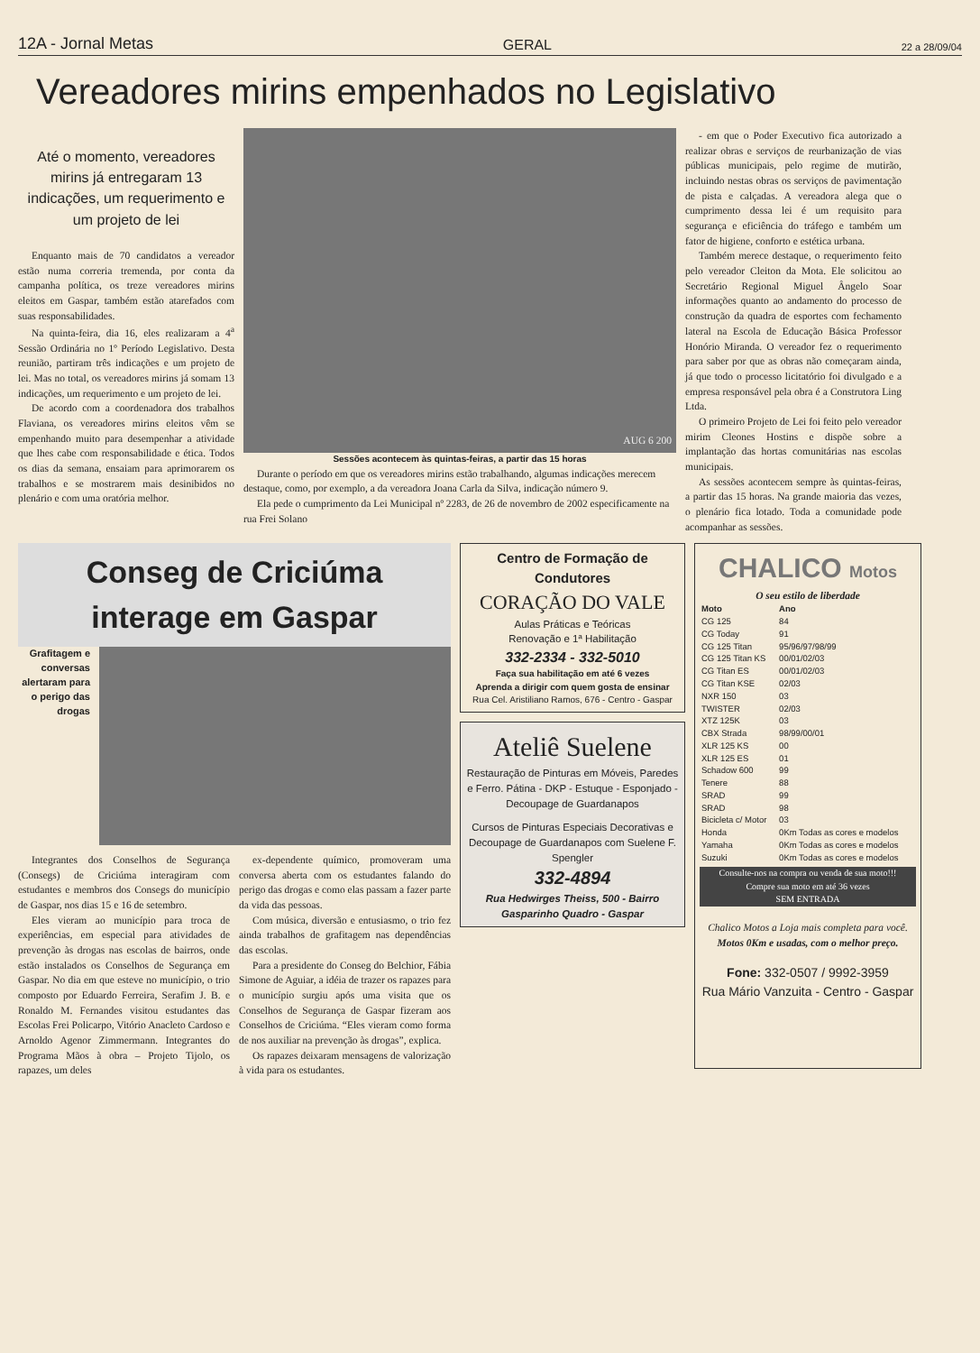12A - Jornal Metas GERAL 22 a 28/09/04
Vereadores mirins empenhados no Legislativo
Até o momento, vereadores mirins já entregaram 13 indicações, um requerimento e um projeto de lei
Enquanto mais de 70 candidatos a vereador estão numa correria tremenda, por conta da campanha política, os treze vereadores mirins eleitos em Gaspar, também estão atarefados com suas responsabilidades.
Na quinta-feira, dia 16, eles realizaram a 4<sup>a</sup> Sessão Ordinária no 1º Período Legislativo. Desta reunião, partiram três indicações e um projeto de lei. Mas no total, os vereadores mirins já somam 13 indicações, um requerimento e um projeto de lei.
De acordo com a coordenadora dos trabalhos Flaviana, os vereadores mirins eleitos vêm se empenhando muito para desempenhar a atividade que lhes cabe com responsabilidade e ética. Todos os dias da semana, ensaiam para aprimorarem os trabalhos e se mostrarem mais desinibidos no plenário e com uma oratória melhor.
AUG 6 200
Sessões acontecem às quintas-feiras, a partir das 15 horas
Durante o período em que os vereadores mirins estão trabalhando, algumas indicações merecem destaque, como, por exemplo, a da vereadora Joana Carla da Silva, indicação número 9.
Ela pede o cumprimento da Lei Municipal nº 2283, de 26 de novembro de 2002 especificamente na rua Frei Solano
- em que o Poder Executivo fica autorizado a realizar obras e serviços de reurbanização de vias públicas municipais, pelo regime de mutirão, incluindo nestas obras os serviços de pavimentação de pista e calçadas. A vereadora alega que o cumprimento dessa lei é um requisito para segurança e eficiência do tráfego e também um fator de higiene, conforto e estética urbana.
Também merece destaque, o requerimento feito pelo vereador Cleiton da Mota. Ele solicitou ao Secretário Regional Miguel Ângelo Soar informações quanto ao andamento do processo de construção da quadra de esportes com fechamento lateral na Escola de Educação Básica Professor Honório Miranda. O vereador fez o requerimento para saber por que as obras não começaram ainda, já que todo o processo licitatório foi divulgado e a empresa responsável pela obra é a Construtora Ling Ltda.
O primeiro Projeto de Lei foi feito pelo vereador mirim Cleones Hostins e dispõe sobre a implantação das hortas comunitárias nas escolas municipais.
As sessões acontecem sempre às quintas-feiras, a partir das 15 horas. Na grande maioria das vezes, o plenário fica lotado. Toda a comunidade pode acompanhar as sessões.
Conseg de Criciúma interage em Gaspar
Grafitagem e conversas alertaram para o perigo das drogas
Integrantes dos Conselhos de Segurança (Consegs) de Criciúma interagiram com estudantes e membros dos Consegs do município de Gaspar, nos dias 15 e 16 de setembro.
Eles vieram ao município para troca de experiências, em especial para atividades de prevenção às drogas nas escolas de bairros, onde estão instalados os Conselhos de Segurança em Gaspar. No dia em que esteve no município, o trio composto por Eduardo Ferreira, Serafim J. B. e Ronaldo M. Fernandes visitou estudantes das Escolas Frei Policarpo, Vitório Anacleto Cardoso e Arnoldo Agenor Zimmermann. Integrantes do Programa Mãos à obra – Projeto Tijolo, os rapazes, um deles
ex-dependente químico, promoveram uma conversa aberta com os estudantes falando do perigo das drogas e como elas passam a fazer parte da vida das pessoas.
Com música, diversão e entusiasmo, o trio fez ainda trabalhos de grafitagem nas dependências das escolas.
Para a presidente do Conseg do Belchior, Fábia Simone de Aguiar, a idéia de trazer os rapazes para o município surgiu após uma visita que os Conselhos de Segurança de Gaspar fizeram aos Conselhos de Criciúma. “Eles vieram como forma de nos auxiliar na prevenção às drogas”, explica.
Os rapazes deixaram mensagens de valorização à vida para os estudantes.
Centro de Formação de Condutores
CORAÇÃO DO VALE
Aulas Práticas e Teóricas
Renovação e 1ª Habilitação
332-2334 - 332-5010
Faça sua habilitação em até 6 vezes
Aprenda a dirigir com quem gosta de ensinar
Rua Cel. Aristiliano Ramos, 676 - Centro - Gaspar
Ateliê Suelene
Restauração de Pinturas em Móveis, Paredes e Ferro. Pátina - DKP - Estuque - Esponjado -Decoupage de Guardanapos
Cursos de Pinturas Especiais Decorativas e Decoupage de Guardanapos com Suelene F. Spengler
332-4894
Rua Hedwirges Theiss, 500 - Bairro Gasparinho Quadro - Gaspar
CHALICO Motos
O seu estilo de liberdade
| Moto | Ano |
| --- | --- |
| CG 125 | 84 |
| CG Today | 91 |
| CG 125 Titan | 95/96/97/98/99 |
| CG 125 Titan KS | 00/01/02/03 |
| CG Titan ES | 00/01/02/03 |
| CG Titan KSE | 02/03 |
| NXR 150 | 03 |
| TWISTER | 02/03 |
| XTZ 125K | 03 |
| CBX Strada | 98/99/00/01 |
| XLR 125 KS | 00 |
| XLR 125 ES | 01 |
| Schadow 600 | 99 |
| Tenere | 88 |
| SRAD | 99 |
| SRAD | 98 |
| Bicicleta c/ Motor | 03 |
| Honda | 0Km Todas as cores e modelos |
| Yamaha | 0Km Todas as cores e modelos |
| Suzuki | 0Km Todas as cores e modelos |
Consulte-nos na compra ou venda de sua moto!!!
Compre sua moto em até 36 vezes
SEM ENTRADA
Chalico Motos a Loja mais completa para você.
Motos 0Km e usadas, com o melhor preço.
Fone: 332-0507 / 9992-3959
Rua Mário Vanzuita - Centro - Gaspar